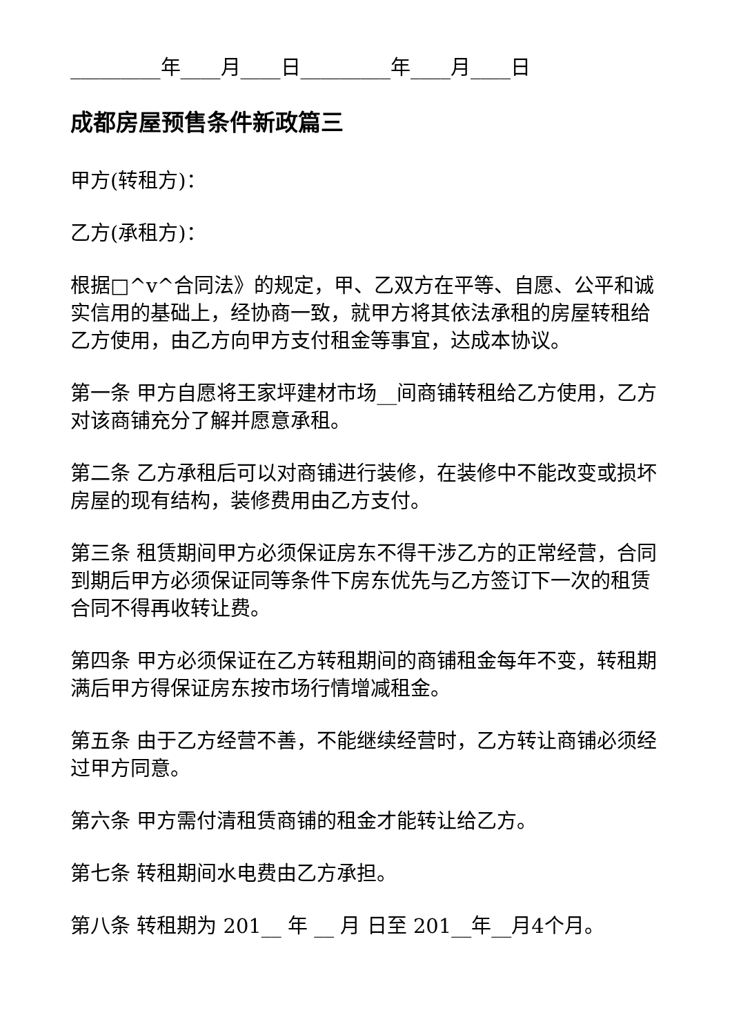_________年____月____日_________年____月____日
成都房屋预售条件新政篇三
甲方(转租方)：
乙方(承租方)：
根据□^v^合同法》的规定，甲、乙双方在平等、自愿、公平和诚实信用的基础上，经协商一致，就甲方将其依法承租的房屋转租给乙方使用，由乙方向甲方支付租金等事宜，达成本协议。
第一条 甲方自愿将王家坪建材市场__间商铺转租给乙方使用，乙方对该商铺充分了解并愿意承租。
第二条 乙方承租后可以对商铺进行装修，在装修中不能改变或损坏房屋的现有结构，装修费用由乙方支付。
第三条 租赁期间甲方必须保证房东不得干涉乙方的正常经营，合同到期后甲方必须保证同等条件下房东优先与乙方签订下一次的租赁合同不得再收转让费。
第四条 甲方必须保证在乙方转租期间的商铺租金每年不变，转租期满后甲方得保证房东按市场行情增减租金。
第五条 由于乙方经营不善，不能继续经营时，乙方转让商铺必须经过甲方同意。
第六条 甲方需付清租赁商铺的租金才能转让给乙方。
第七条 转租期间水电费由乙方承担。
第八条 转租期为 201__ 年 __ 月 日至 201__年__月4个月。